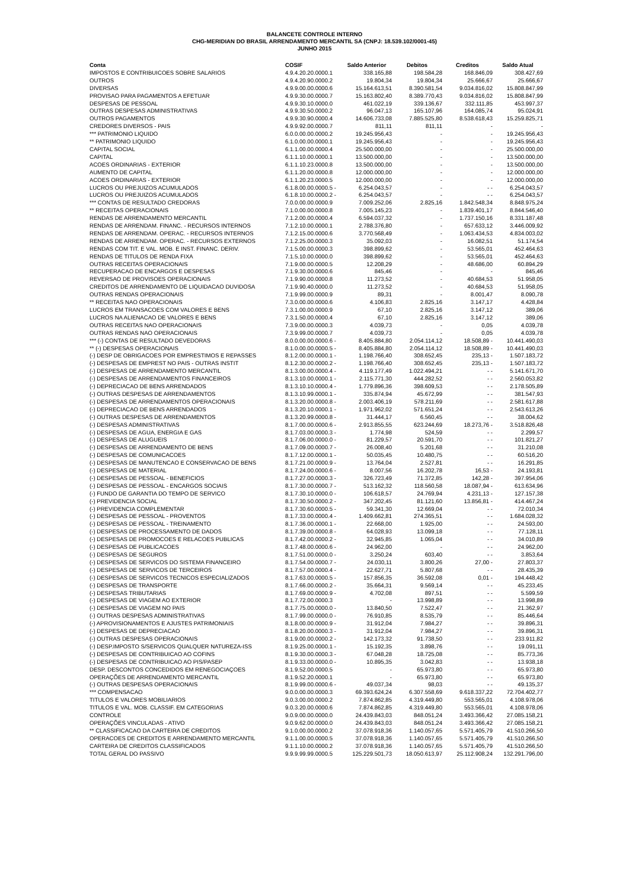BALANCETE CONTROLE INTERNO
CHG-MERIDIAN DO BRASIL ARRENDAMENTO MERCANTIL SA (CNPJ: 18.539.102/0001-45)
JUNHO 2015
| Conta | COSIF | Saldo Anterior | Debitos | Creditos | Saldo Atual |
| --- | --- | --- | --- | --- | --- |
| IMPOSTOS E CONTRIBUICOES SOBRE SALARIOS | 4.9.4.20.20.0000.1 | 338.165,88 | 198.584,28 | 168.846,09 | 308.427,69 |
| OUTROS | 4.9.4.20.90.0000.2 | 19.804,34 | 19.804,34 | 25.666,67 | 25.666,67 |
| DIVERSAS | 4.9.9.00.00.0000.6 | 15.164.613,51 | 8.390.581,54 | 9.034.816,02 | 15.808.847,99 |
| PROVISAO PARA PAGAMENTOS A EFETUAR | 4.9.9.30.00.0000.7 | 15.163.802,40 | 8.389.770,43 | 9.034.816,02 | 15.808.847,99 |
| DESPESAS DE PESSOAL | 4.9.9.30.10.0000.0 | 461.022,19 | 339.136,67 | 332.111,85 | 453.997,37 |
| OUTRAS DESPESAS ADMINISTRATIVAS | 4.9.9.30.50.0000.2 | 96.047,13 | 165.107,96 | 164.085,74 | 95.024,91 |
| OUTROS PAGAMENTOS | 4.9.9.30.90.0000.4 | 14.606.733,08 | 7.885.525,80 | 8.538.618,43 | 15.259.825,71 |
| CREDORES DIVERSOS - PAIS | 4.9.9.92.00.0000.7 | 811,11 | 811,11 | - | - |
| *** PATRIMONIO LIQUIDO | 6.0.0.00.00.0000.2 | 19.245.956,43 | - | - | 19.245.956,43 |
| ** PATRIMONIO LIQUIDO | 6.1.0.00.00.0000.1 | 19.245.956,43 | - | - | 19.245.956,43 |
| CAPITAL SOCIAL | 6.1.1.00.00.0000.4 | 25.500.000,00 | - | - | 25.500.000,00 |
| CAPITAL | 6.1.1.10.00.0000.1 | 13.500.000,00 | - | - | 13.500.000,00 |
| ACOES ORDINARIAS - EXTERIOR | 6.1.1.10.23.0000.8 | 13.500.000,00 | - | - | 13.500.000,00 |
| AUMENTO DE CAPITAL | 6.1.1.20.00.0000.8 | 12.000.000,00 | - | - | 12.000.000,00 |
| ACOES ORDINARIAS - EXTERIOR | 6.1.1.20.23.0000.5 | 12.000.000,00 | - | - | 12.000.000,00 |
| LUCROS OU PREJUIZOS ACUMULADOS | 6.1.8.00.00.0000.5 - | 6.254.043,57 | - | - - | 6.254.043,57 |
| LUCROS OU PREJUIZOS ACUMULADOS | 6.1.8.10.00.0000.2 - | 6.254.043,57 | - | - - | 6.254.043,57 |
| *** CONTAS DE RESULTADO CREDORAS | 7.0.0.00.00.0000.9 | 7.009.252,06 | 2.825,16 | 1.842.548,34 | 8.848.975,24 |
| ** RECEITAS OPERACIONAIS | 7.1.0.00.00.0000.8 | 7.005.145,23 | - | 1.839.401,17 | 8.844.546,40 |
| RENDAS DE ARRENDAMENTO MERCANTIL | 7.1.2.00.00.0000.4 | 6.594.037,32 | - | 1.737.150,16 | 8.331.187,48 |
| RENDAS DE ARRENDAM. FINANC. - RECURSOS INTERNOS | 7.1.2.10.00.0000.1 | 2.788.376,80 | - | 657.633,12 | 3.446.009,92 |
| RENDAS DE ARRENDAM. OPERAC. - RECURSOS INTERNOS | 7.1.2.15.00.0000.6 | 3.770.568,49 | - | 1.063.434,53 | 4.834.003,02 |
| RENDAS DE ARRENDAM. OPERAC. - RECURSOS EXTERNOS | 7.1.2.25.00.0000.3 | 35.092,03 | - | 16.082,51 | 51.174,54 |
| RENDAS COM TIT. E VAL. MOB. E INST. FINANC. DERIV. | 7.1.5.00.00.0000.3 | 398.899,62 | - | 53.565,01 | 452.464,63 |
| RENDAS DE TITULOS DE RENDA FIXA | 7.1.5.10.00.0000.0 | 398.899,62 | - | 53.565,01 | 452.464,63 |
| OUTRAS RECEITAS OPERACIONAIS | 7.1.9.00.00.0000.5 | 12.208,29 | - | 48.686,00 | 60.894,29 |
| RECUPERACAO DE ENCARGOS E DESPESAS | 7.1.9.30.00.0000.6 | 845,46 | - | - | 845,46 |
| REVERSAO DE PROVISOES OPERACIONAIS | 7.1.9.90.00.0000.8 | 11.273,52 | - | 40.684,53 | 51.958,05 |
| CREDITOS DE ARRENDAMENTO DE LIQUIDACAO DUVIDOSA | 7.1.9.90.40.0000.0 | 11.273,52 | - | 40.684,53 | 51.958,05 |
| OUTRAS RENDAS OPERACIONAIS | 7.1.9.99.00.0000.9 | 89,31 | - | 8.001,47 | 8.090,78 |
| ** RECEITAS NAO OPERACIONAIS | 7.3.0.00.00.0000.6 | 4.106,83 | 2.825,16 | 3.147,17 | 4.428,84 |
| LUCROS EM TRANSACOES COM VALORES E BENS | 7.3.1.00.00.0000.9 | 67,10 | 2.825,16 | 3.147,12 | 389,06 |
| LUCROS NA ALIENACAO DE VALORES E BENS | 7.3.1.50.00.0000.4 | 67,10 | 2.825,16 | 3.147,12 | 389,06 |
| OUTRAS RECEITAS NAO OPERACIONAIS | 7.3.9.00.00.0000.3 | 4.039,73 | - | 0,05 | 4.039,78 |
| OUTRAS RENDAS NAO OPERACIONAIS | 7.3.9.99.00.0000.7 | 4.039,73 | - | 0,05 | 4.039,78 |
| *** (-) CONTAS DE RESULTADO DEVEDORAS | 8.0.0.00.00.0000.6 - | 8.405.884,80 | 2.054.114,12 | 18.508,89 - | 10.441.490,03 |
| ** (-) DESPESAS OPERACIONAIS | 8.1.0.00.00.0000.5 - | 8.405.884,80 | 2.054.114,12 | 18.508,89 - | 10.441.490,03 |
| (-) DESP DE OBRIGACOES POR EMPRESTIMOS E REPASSES | 8.1.2.00.00.0000.1 - | 1.198.766,40 | 308.652,45 | 235,13 - | 1.507.183,72 |
| (-) DESPESAS DE EMPREST NO PAIS - OUTRAS INSTIT | 8.1.2.30.00.0000.2 - | 1.198.766,40 | 308.652,45 | 235,13 - | 1.507.183,72 |
| (-) DESPESAS DE ARRENDAMENTO MERCANTIL | 8.1.3.00.00.0000.4 - | 4.119.177,49 | 1.022.494,21 | - - | 5.141.671,70 |
| (-) DESPESAS DE ARRENDAMENTOS FINANCEIROS | 8.1.3.10.00.0000.1 - | 2.115.771,30 | 444.282,52 | - - | 2.560.053,82 |
| (-) DEPRECIACAO DE BENS ARRENDADOS | 8.1.3.10.10.0000.4 - | 1.779.896,36 | 398.609,53 | - - | 2.178.505,89 |
| (-) OUTRAS DESPESAS DE ARRENDAMENTOS | 8.1.3.10.99.0000.1 - | 335.874,94 | 45.672,99 | - - | 381.547,93 |
| (-) DESPESAS DE ARRENDAMENTOS OPERACIONAIS | 8.1.3.20.00.0000.8 - | 2.003.406,19 | 578.211,69 | - - | 2.581.617,88 |
| (-) DEPRECIACAO DE BENS ARRENDADOS | 8.1.3.20.10.0000.1 - | 1.971.962,02 | 571.651,24 | - - | 2.543.613,26 |
| (-) OUTRAS DESPESAS DE ARRENDAMENTOS | 8.1.3.20.99.0000.8 - | 31.444,17 | 6.560,45 | - - | 38.004,62 |
| (-) DESPESAS ADMINISTRATIVAS | 8.1.7.00.00.0000.6 - | 2.913.855,55 | 623.244,69 | 18.273,76 - | 3.518.826,48 |
| (-) DESPESAS DE AGUA, ENERGIA E GAS | 8.1.7.03.00.0000.3 - | 1.774,98 | 524,59 | - - | 2.299,57 |
| (-) DESPESAS DE ALUGUEIS | 8.1.7.06.00.0000.0 - | 81.229,57 | 20.591,70 | - - | 101.821,27 |
| (-) DESPESAS DE ARRENDAMENTO DE BENS | 8.1.7.09.00.0000.7 - | 26.008,40 | 5.201,68 | - - | 31.210,08 |
| (-) DESPESAS DE COMUNICACOES | 8.1.7.12.00.0000.1 - | 50.035,45 | 10.480,75 | - - | 60.516,20 |
| (-) DESPESAS DE MANUTENCAO E CONSERVACAO DE BENS | 8.1.7.21.00.0000.9 - | 13.764,04 | 2.527,81 | - - | 16.291,85 |
| (-) DESPESAS DE MATERIAL | 8.1.7.24.00.0000.6 - | 8.007,56 | 16.202,78 | 16,53 - | 24.193,81 |
| (-) DESPESAS DE PESSOAL - BENEFICIOS | 8.1.7.27.00.0000.3 - | 326.723,49 | 71.372,85 | 142,28 - | 397.954,06 |
| (-) DESPESAS DE PESSOAL - ENCARGOS SOCIAIS | 8.1.7.30.00.0000.7 - | 513.162,32 | 118.560,58 | 18.087,94 - | 613.634,96 |
| (-) FUNDO DE GARANTIA DO TEMPO DE SERVICO | 8.1.7.30.10.0000.0 - | 106.618,57 | 24.769,94 | 4.231,13 - | 127.157,38 |
| (-) PREVIDENCIA SOCIAL | 8.1.7.30.50.0000.2 - | 347.202,45 | 81.121,60 | 13.856,81 - | 414.467,24 |
| (-) PREVIDENCIA COMPLEMENTAR | 8.1.7.30.60.0000.5 - | 59.341,30 | 12.669,04 | - - | 72.010,34 |
| (-) DESPESAS DE PESSOAL - PROVENTOS | 8.1.7.33.00.0000.4 - | 1.409.662,81 | 274.365,51 | - - | 1.684.028,32 |
| (-) DESPESAS DE PESSOAL - TREINAMENTO | 8.1.7.36.00.0000.1 - | 22.668,00 | 1.925,00 | - - | 24.593,00 |
| (-) DESPESAS DE PROCESSAMENTO DE DADOS | 8.1.7.39.00.0000.8 - | 64.028,93 | 13.099,18 | - - | 77.128,11 |
| (-) DESPESAS DE PROMOCOES E RELACOES PUBLICAS | 8.1.7.42.00.0000.2 - | 32.945,85 | 1.065,04 | - - | 34.010,89 |
| (-) DESPESAS DE PUBLICACOES | 8.1.7.48.00.0000.6 - | 24.962,00 | - | - - | 24.962,00 |
| (-) DESPESAS DE SEGUROS | 8.1.7.51.00.0000.0 - | 3.250,24 | 603,40 | - - | 3.853,64 |
| (-) DESPESAS DE SERVICOS DO SISTEMA FINANCEIRO | 8.1.7.54.00.0000.7 - | 24.030,11 | 3.800,26 | 27,00 - | 27.803,37 |
| (-) DESPESAS DE SERVICOS DE TERCEIROS | 8.1.7.57.00.0000.4 - | 22.627,71 | 5.807,68 | - - | 28.435,39 |
| (-) DESPESAS DE SERVICOS TECNICOS ESPECIALIZADOS | 8.1.7.63.00.0000.5 - | 157.856,35 | 36.592,08 | 0,01 - | 194.448,42 |
| (-) DESPESAS DE TRANSPORTE | 8.1.7.66.00.0000.2 - | 35.664,31 | 9.569,14 | - - | 45.233,45 |
| (-) DESPESAS TRIBUTARIAS | 8.1.7.69.00.0000.9 - | 4.702,08 | 897,51 | - - | 5.599,59 |
| (-) DESPESAS DE VIAGEM AO EXTERIOR | 8.1.7.72.00.0000.3 | - | 13.998,89 | - - | 13.998,89 |
| (-) DESPESAS DE VIAGEM NO PAIS | 8.1.7.75.00.0000.0 - | 13.840,50 | 7.522,47 | - - | 21.362,97 |
| (-) OUTRAS DESPESAS ADMINISTRATIVAS | 8.1.7.99.00.0000.0 - | 76.910,85 | 8.535,79 | - - | 85.446,64 |
| (-) APROVISIONAMENTOS E AJUSTES PATRIMONIAIS | 8.1.8.00.00.0000.9 - | 31.912,04 | 7.984,27 | - - | 39.896,31 |
| (-) DESPESAS DE DEPRECIACAO | 8.1.8.20.00.0000.3 - | 31.912,04 | 7.984,27 | - - | 39.896,31 |
| (-) OUTRAS DESPESAS OPERACIONAIS | 8.1.9.00.00.0000.2 - | 142.173,32 | 91.738,50 | - - | 233.911,82 |
| (-) DESP.IMPOSTO S/SERVICOS QUALQUER NATUREZA-ISS | 8.1.9.25.00.0000.1 - | 15.192,35 | 3.898,76 | - - | 19.091,11 |
| (-) DESPESAS DE CONTRIBUICAO AO COFINS | 8.1.9.30.00.0000.3 - | 67.048,28 | 18.725,08 | - - | 85.773,36 |
| (-) DESPESAS DE CONTRIBUICAO AO PIS/PASEP | 8.1.9.33.00.0000.0 - | 10.895,35 | 3.042,83 | - - | 13.938,18 |
| DESP. DESCONTOS CONCEDIDOS EM RENEGOCIAÇOES | 8.1.9.52.00.0000.5 | - | 65.973,80 | - - | 65.973,80 |
| OPERAÇÕES DE ARRENDAMENTO MERCANTIL | 8.1.9.52.20.0000.1 | - | 65.973,80 | - - | 65.973,80 |
| (-) OUTRAS DESPESAS OPERACIONAIS | 8.1.9.99.00.0000.6 - | 49.037,34 | 98,03 | - - | 49.135,37 |
| *** COMPENSACAO | 9.0.0.00.00.0000.3 | 69.393.624,24 | 6.307.558,69 | 9.618.337,22 | 72.704.402,77 |
| TITULOS E VALORES MOBILIARIOS | 9.0.3.00.00.0000.2 | 7.874.862,85 | 4.319.449,80 | 553.565,01 | 4.108.978,06 |
| TITULOS E VAL. MOB. CLASSIF. EM CATEGORIAS | 9.0.3.20.00.0000.6 | 7.874.862,85 | 4.319.449,80 | 553.565,01 | 4.108.978,06 |
| CONTROLE | 9.0.9.00.00.0000.0 | 24.439.843,03 | 848.051,24 | 3.493.366,42 | 27.085.158,21 |
| OPERAÇÕES VINCULADAS - ATIVO | 9.0.9.62.00.0000.0 | 24.439.843,03 | 848.051,24 | 3.493.366,42 | 27.085.158,21 |
| ** CLASSIFICACAO DA CARTEIRA DE CREDITOS | 9.1.0.00.00.0000.2 | 37.078.918,36 | 1.140.057,65 | 5.571.405,79 | 41.510.266,50 |
| OPERACOES DE CREDITOS E ARRENDAMENTO MERCANTIL | 9.1.1.00.00.0000.5 | 37.078.918,36 | 1.140.057,65 | 5.571.405,79 | 41.510.266,50 |
| CARTEIRA DE CREDITOS CLASSIFICADOS | 9.1.1.10.00.0000.2 | 37.078.918,36 | 1.140.057,65 | 5.571.405,79 | 41.510.266,50 |
| TOTAL GERAL DO PASSIVO | 9.9.9.99.99.0000.5 | 125.229.501,73 | 18.050.613,97 | 25.112.908,24 | 132.291.796,00 |